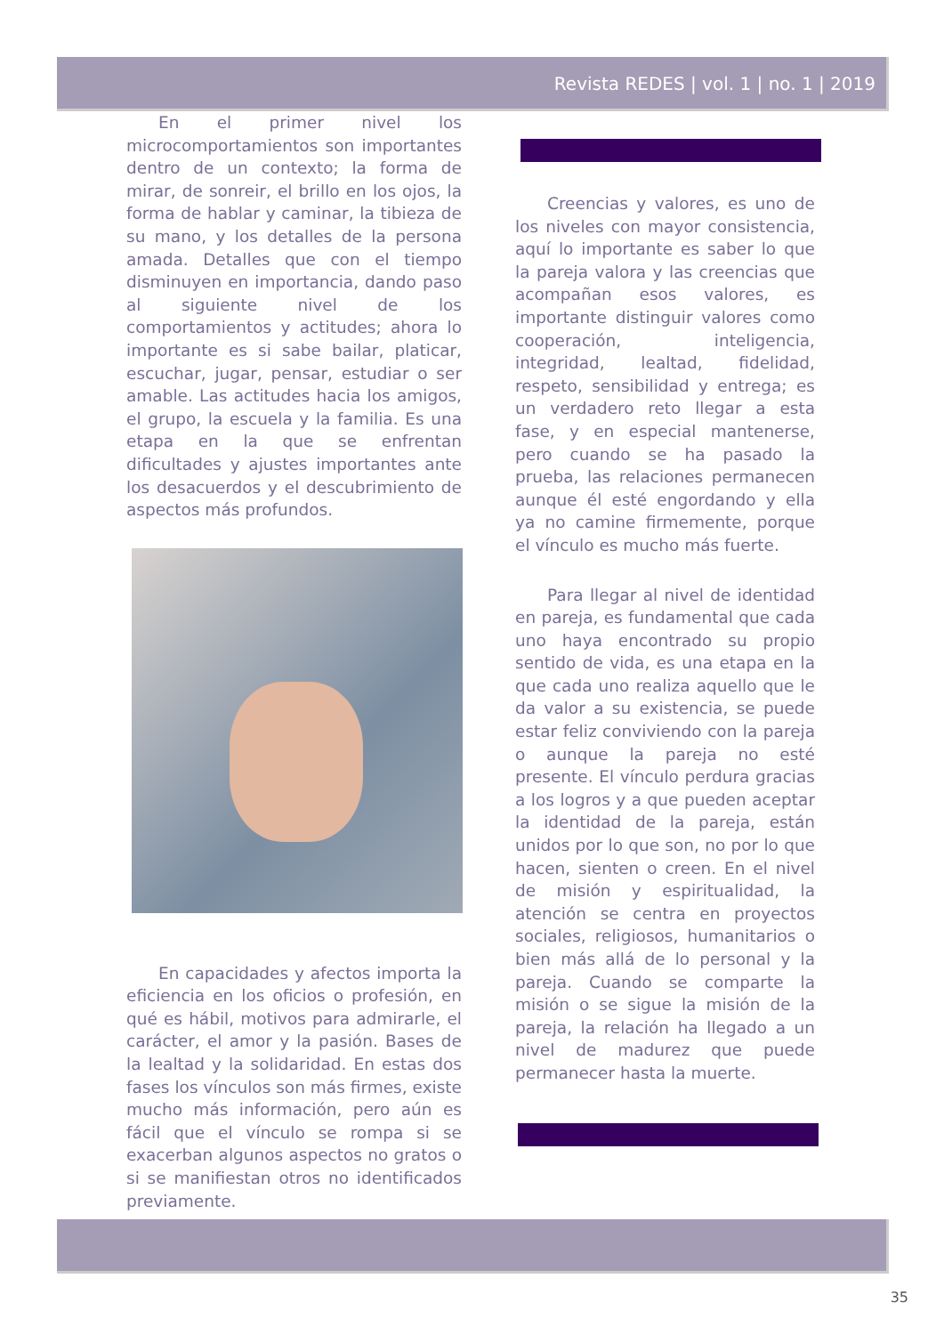Revista REDES | vol. 1 | no. 1 | 2019
En el primer nivel los microcomportamientos son importantes dentro de un contexto; la forma de mirar, de sonreir, el brillo en los ojos, la forma de hablar y caminar, la tibieza de su mano, y los detalles de la persona amada. Detalles que con el tiempo disminuyen en importancia, dando paso al siguiente nivel de los comportamientos y actitudes; ahora lo importante es si sabe bailar, platicar, escuchar, jugar, pensar, estudiar o ser amable. Las actitudes hacia los amigos, el grupo, la escuela y la familia. Es una etapa en la que se enfrentan dificultades y ajustes importantes ante los desacuerdos y el descubrimiento de aspectos más profundos.
En capacidades y afectos importa la eficiencia en los oficios o profesión, en qué es hábil, motivos para admirarle, el carácter, el amor y la pasión. Bases de la lealtad y la solidaridad. En estas dos fases los vínculos son más firmes, existe mucho más información, pero aún es fácil que el vínculo se rompa si se exacerban algunos aspectos no gratos o si se manifiestan otros no identificados previamente.
Creencias y valores, es uno de los niveles con mayor consistencia, aquí lo importante es saber lo que la pareja valora y las creencias que acompañan esos valores, es importante distinguir valores como cooperación, inteligencia, integridad, lealtad, fidelidad, respeto, sensibilidad y entrega; es un verdadero reto llegar a esta fase, y en especial mantenerse, pero cuando se ha pasado la prueba, las relaciones permanecen aunque él esté engordando y ella ya no camine firmemente, porque el vínculo es mucho más fuerte.
Para llegar al nivel de identidad en pareja, es fundamental que cada uno haya encontrado su propio sentido de vida, es una etapa en la que cada uno realiza aquello que le da valor a su existencia, se puede estar feliz conviviendo con la pareja o aunque la pareja no esté presente. El vínculo perdura gracias a los logros y a que pueden aceptar la identidad de la pareja, están unidos por lo que son, no por lo que hacen, sienten o creen. En el nivel de misión y espiritualidad, la atención se centra en proyectos sociales, religiosos, humanitarios o bien más allá de lo personal y la pareja. Cuando se comparte la misión o se sigue la misión de la pareja, la relación ha llegado a un nivel de madurez que puede permanecer hasta la muerte.
35